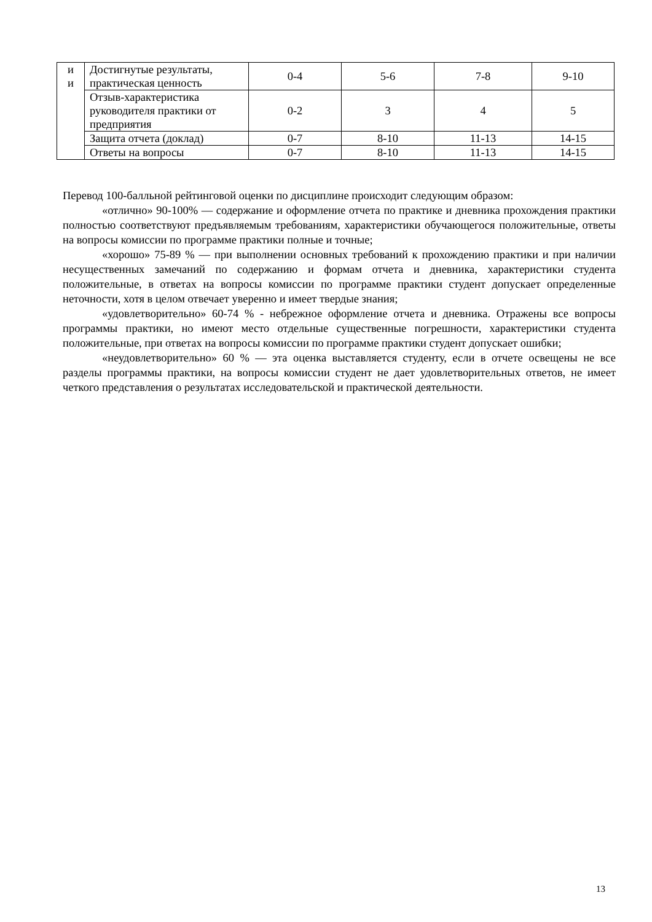| и и | Достигнутые результаты, практическая ценность | 0-4 | 5-6 | 7-8 | 9-10 |
| | Отзыв-характеристика руководителя практики от предприятия | 0-2 | 3 | 4 | 5 |
| | Защита отчета (доклад) | 0-7 | 8-10 | 11-13 | 14-15 |
| | Ответы на вопросы | 0-7 | 8-10 | 11-13 | 14-15 |
Перевод 100-балльной рейтинговой оценки по дисциплине происходит следующим образом:
«отлично» 90-100% — содержание и оформление отчета по практике и дневника прохождения практики полностью соответствуют предъявляемым требованиям, характеристики обучающегося положительные, ответы на вопросы комиссии по программе практики полные и точные;
«хорошо» 75-89 % — при выполнении основных требований к прохождению практики и при наличии несущественных замечаний по содержанию и формам отчета и дневника, характеристики студента положительные, в ответах на вопросы комиссии по программе практики студент допускает определенные неточности, хотя в целом отвечает уверенно и имеет твердые знания;
«удовлетворительно» 60-74 % - небрежное оформление отчета и дневника. Отражены все вопросы программы практики, но имеют место отдельные существенные погрешности, характеристики студента положительные, при ответах на вопросы комиссии по программе практики студент допускает ошибки;
«неудовлетворительно» 60 % — эта оценка выставляется студенту, если в отчете освещены не все разделы программы практики, на вопросы комиссии студент не дает удовлетворительных ответов, не имеет четкого представления о результатах исследовательской и практической деятельности.
13